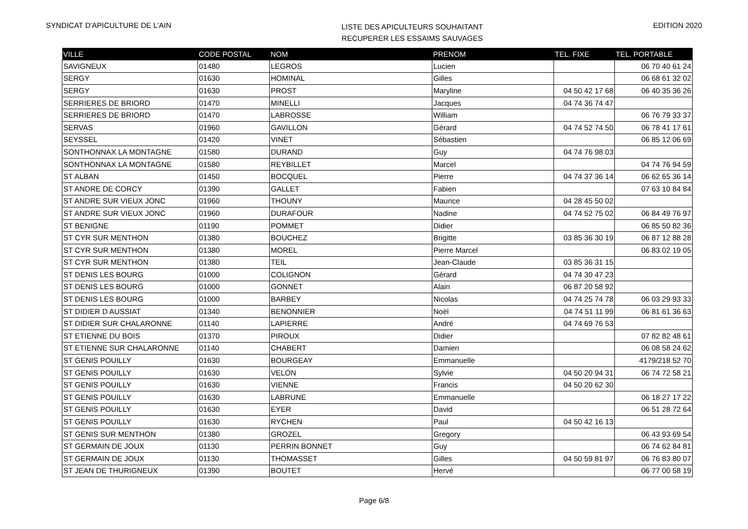SYNDICAT D'APICULTURE DE L'AIN
LISTE DES APICULTEURS SOUHAITANT
RECUPERER LES ESSAIMS SAUVAGES
EDITION 2020
| VILLE | CODE POSTAL | NOM | PRENOM | TEL. FIXE | TEL. PORTABLE |
| --- | --- | --- | --- | --- | --- |
| SAVIGNEUX | 01480 | LEGROS | Lucien | | 06 70 40 61 24 |
| SERGY | 01630 | HOMINAL | Gilles | | 06 68 61 32 02 |
| SERGY | 01630 | PROST | Maryline | 04 50 42 17 68 | 06 40 35 36 26 |
| SERRIERES DE BRIORD | 01470 | MINELLI | Jacques | 04 74 36 74 47 | |
| SERRIERES DE BRIORD | 01470 | LABROSSE | William | | 06 76 79 33 37 |
| SERVAS | 01960 | GAVILLON | Gérard | 04 74 52 74 50 | 06 78 41 17 61 |
| SEYSSEL | 01420 | VINET | Sébastien | | 06 85 12 06 69 |
| SONTHONNAX LA MONTAGNE | 01580 | DURAND | Guy | 04 74 76 98 03 | |
| SONTHONNAX LA MONTAGNE | 01580 | REYBILLET | Marcel | | 04 74 76 94 59 |
| ST ALBAN | 01450 | BOCQUEL | Pierre | 04 74 37 36 14 | 06 62 65 36 14 |
| ST ANDRE DE CORCY | 01390 | GALLET | Fabien | | 07 63 10 84 84 |
| ST ANDRE SUR VIEUX JONC | 01960 | THOUNY | Maurice | 04 28 45 50 02 | |
| ST ANDRE SUR VIEUX JONC | 01960 | DURAFOUR | Nadine | 04 74 52 75 02 | 06 84 49 76 97 |
| ST BENIGNE | 01190 | POMMET | Didier | | 06 85 50 82 36 |
| ST CYR SUR MENTHON | 01380 | BOUCHEZ | Brigitte | 03 85 36 30 19 | 06 87 12 88 28 |
| ST CYR SUR MENTHON | 01380 | MOREL | Pierre Marcel | | 06 83 02 19 05 |
| ST CYR SUR MENTHON | 01380 | TEIL | Jean-Claude | 03 85 36 31 15 | |
| ST DENIS LES BOURG | 01000 | COLIGNON | Gérard | 04 74 30 47 23 | |
| ST DENIS LES BOURG | 01000 | GONNET | Alain | 06 87 20 58 92 | |
| ST DENIS LES BOURG | 01000 | BARBEY | Nicolas | 04 74 25 74 78 | 06 03 29 93 33 |
| ST DIDIER D AUSSIAT | 01340 | BENONNIER | Noël | 04 74 51 11 99 | 06 81 61 36 63 |
| ST DIDIER SUR CHALARONNE | 01140 | LAPIERRE | André | 04 74 69 76 53 | |
| ST ETIENNE DU BOIS | 01370 | PIROUX | Didier | | 07 82 82 48 61 |
| ST ETIENNE SUR CHALARONNE | 01140 | CHABERT | Damien | | 06 08 58 24 62 |
| ST GENIS POUILLY | 01630 | BOURGEAY | Emmanuelle | | 4179/218 52 70 |
| ST GENIS POUILLY | 01630 | VELON | Sylvie | 04 50 20 94 31 | 06 74 72 58 21 |
| ST GENIS POUILLY | 01630 | VIENNE | Francis | 04 50 20 62 30 | |
| ST GENIS POUILLY | 01630 | LABRUNE | Emmanuelle | | 06 18 27 17 22 |
| ST GENIS POUILLY | 01630 | EYER | David | | 06 51 28 72 64 |
| ST GENIS POUILLY | 01630 | RYCHEN | Paul | 04 50 42 16 13 | |
| ST GENIS SUR MENTHON | 01380 | GROZEL | Gregory | | 06 43 93 69 54 |
| ST GERMAIN DE JOUX | 01130 | PERRIN BONNET | Guy | | 06 74 62 84 81 |
| ST GERMAIN DE JOUX | 01130 | THOMASSET | Gilles | 04 50 59 81 97 | 06 76 83 80 07 |
| ST JEAN DE THURIGNEUX | 01390 | BOUTET | Hervé | | 06 77 00 58 19 |
Page 6/8